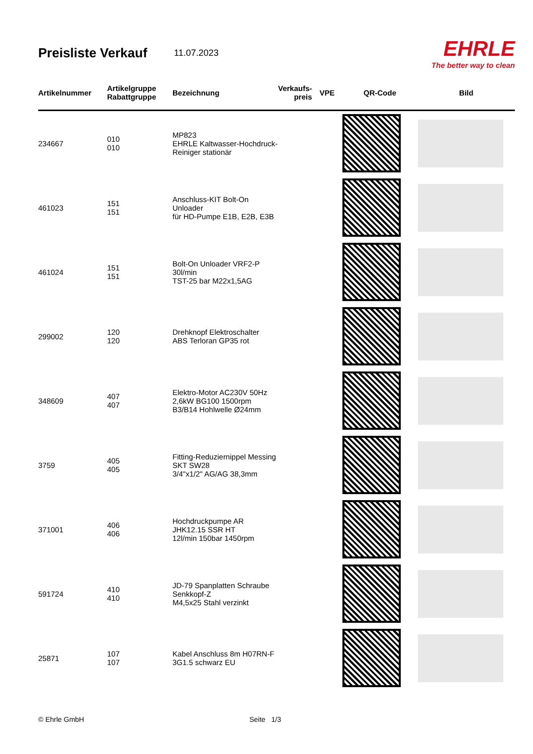Preisliste Verkauf
11.07.2023
EHRLE
The better way to clean
| Artikelnummer | Artikelgruppe Rabattgruppe | Bezeichnung | Verkaufs- preis | VPE | QR-Code | Bild |
| --- | --- | --- | --- | --- | --- | --- |
| 234667 | 010 010 | MP823 EHRLE Kaltwasser-Hochdruck-Reiniger stationär | | | | |
| 461023 | 151 151 | Anschluss-KIT Bolt-On Unloader für HD-Pumpe E1B, E2B, E3B | | | | |
| 461024 | 151 151 | Bolt-On Unloader VRF2-P 30l/min TST-25 bar M22x1,5AG | | | | |
| 299002 | 120 120 | Drehknopf Elektroschalter ABS Terloran GP35 rot | | | | |
| 348609 | 407 407 | Elektro-Motor AC230V 50Hz 2,6kW BG100 1500rpm B3/B14 Hohlwelle Ø24mm | | | | |
| 3759 | 405 405 | Fitting-Reduziernippel Messing SKT SW28 3/4"x1/2" AG/AG 38,3mm | | | | |
| 371001 | 406 406 | Hochdruckpumpe AR JHK12.15 SSR HT 12l/min 150bar 1450rpm | | | | |
| 591724 | 410 410 | JD-79 Spanplatten Schraube Senkkopf-Z M4,5x25 Stahl verzinkt | | | | |
| 25871 | 107 107 | Kabel Anschluss 8m H07RN-F 3G1.5 schwarz EU | | | | |
© Ehrle GmbH Seite 1/3